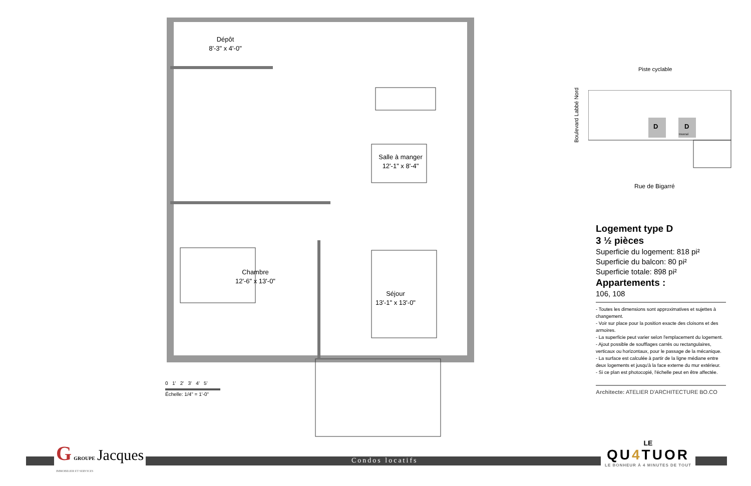Dépôt
8'-3" x 4'-0"
Salle à manger
12'-1" x 8'-4"
Chambre
12'-6" x 13'-0"
Séjour
13'-1" x 13'-0"
0 1' 2' 3' 4' 5'
Échelle: 1/4" = 1'-0"
Piste cyclable
Boulevard Labbé Nord
D D
Inversé
Rue de Bigarré
Logement type D
3 ½ pièces
Superficie du logement: 818 pi²
Superficie du balcon: 80 pi²
Superficie totale: 898 pi²
Appartements :
106, 108
- Toutes les dimensions sont approximatives et sujettes à changement.
- Voir sur place pour la position exacte des cloisons et des armoires.
- La superficie peut varier selon l'emplacement du logement.
- Ajout possible de soufflages carrés ou rectangulaires, verticaux ou horizontaux, pour le passage de la mécanique.
- La surface est calculée à partir de la ligne médiane entre deux logements et jusqu'à la face externe du mur extérieur.
- Si ce plan est photocopié, l'échelle peut en être affectée.
Architecte: ATELIER D'ARCHITECTURE BO.CO
Condos locatifs
G GROUPE Jacques
IMMOBILIER ET SERVICES
LE
QU4 TUOR
LE BONHEUR À 4 MINUTES DE TOUT